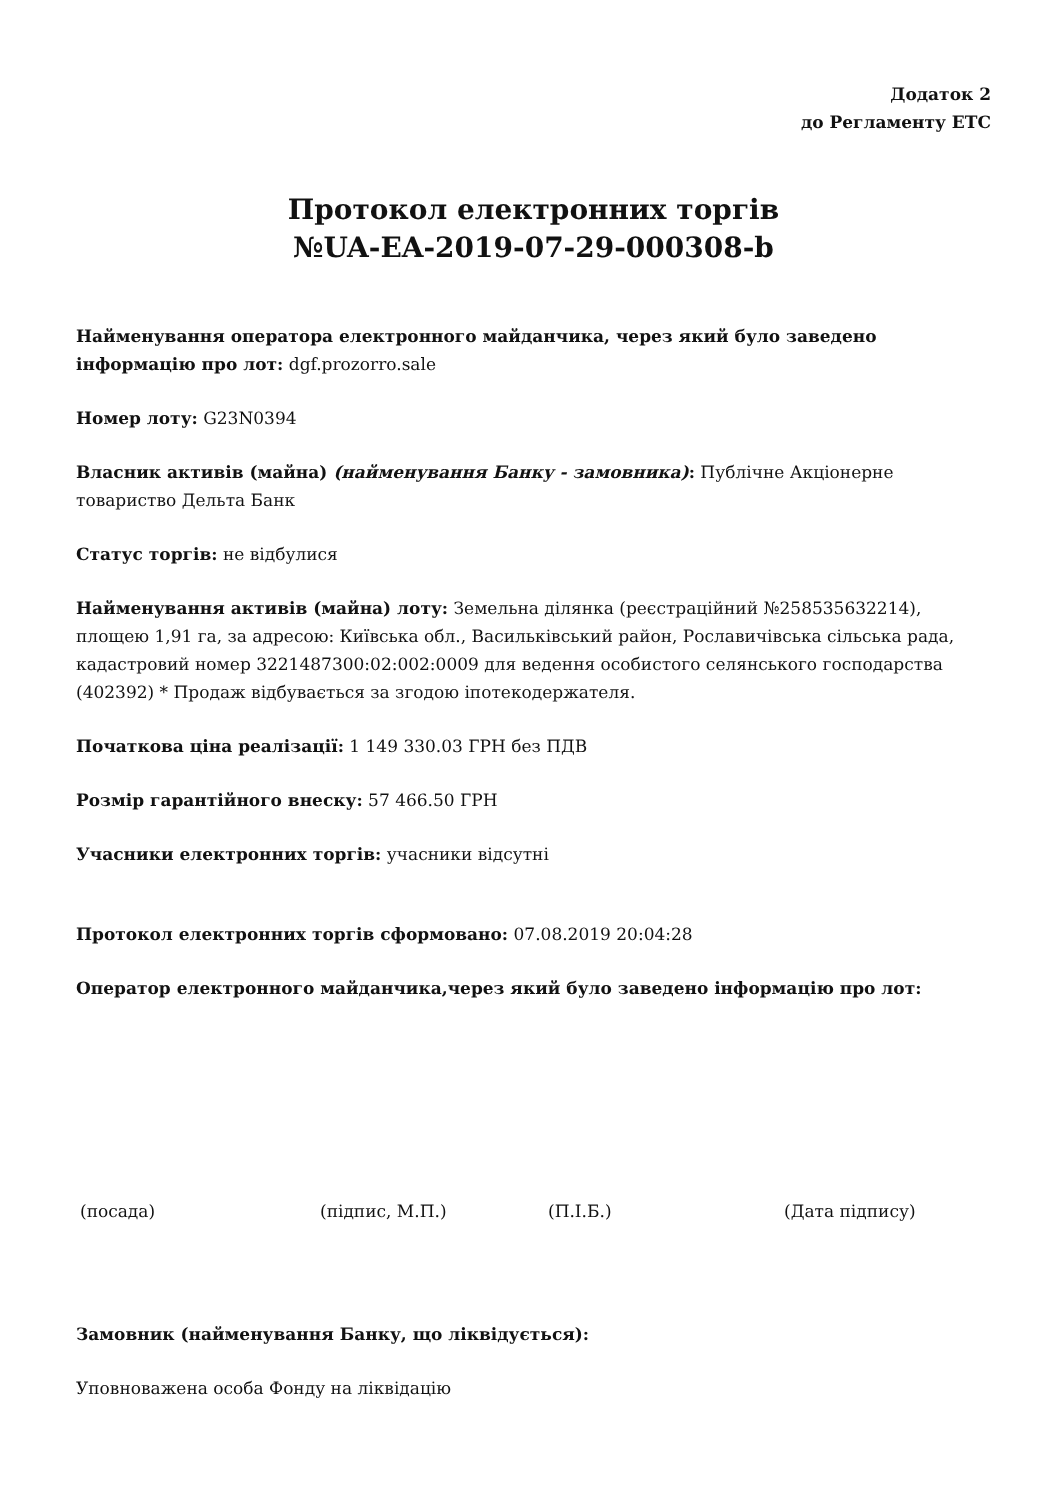Додаток 2
до Регламенту ЕТС
Протокол електронних торгів
№UA-EA-2019-07-29-000308-b
Найменування оператора електронного майданчика, через який було заведено інформацію про лот: dgf.prozorro.sale
Номер лоту: G23N0394
Власник активів (майна) (найменування Банку - замовника): Публічне Акціонерне товариство Дельта Банк
Статус торгів: не відбулися
Найменування активів (майна) лоту: Земельна ділянка (реєстраційний №258535632214), площею 1,91 га, за адресою: Київська обл., Васильківський район, Рославичівська сільська рада, кадастровий номер 3221487300:02:002:0009 для ведення особистого селянського господарства (402392) * Продаж відбувається за згодою іпотекодержателя.
Початкова ціна реалізації: 1 149 330.03 ГРН без ПДВ
Розмір гарантійного внеску: 57 466.50 ГРН
Учасники електронних торгів: учасники відсутні
Протокол електронних торгів сформовано: 07.08.2019 20:04:28
Оператор електронного майданчика,через який було заведено інформацію про лот:
(посада) (підпис, М.П.) (П.І.Б.) (Дата підпису)
Замовник (найменування Банку, що ліквідується):
Уповноважена особа Фонду на ліквідацію